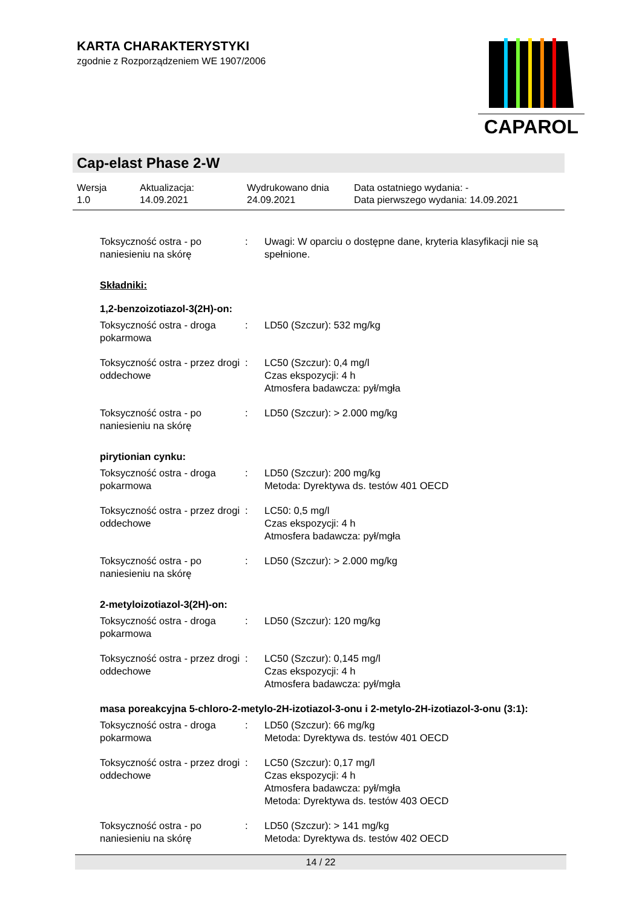KARTA CHARAKTERYSTYKI
zgodnie z Rozporządzeniem WE 1907/2006
CAPAROL
Cap-elast Phase 2-W
Wersja
1.0
Aktualizacja:
14.09.2021
Wydrukowano dnia
24.09.2021
Data ostatniego wydania: -
Data pierwszego wydania: 14.09.2021
Toksyczność ostra - po naniesieniu na skórę
: Uwagi: W oparciu o dostępne dane, kryteria klasyfikacji nie są spełnione.
Składniki:
1,2-benzoizotiazol-3(2H)-on:
Toksyczność ostra - droga pokarmowa
: LD50 (Szczur): 532 mg/kg
Toksyczność ostra - przez drogi oddechowe
: LC50 (Szczur): 0,4 mg/l
Czas ekspozycji: 4 h
Atmosfera badawcza: pył/mgła
Toksyczność ostra - po naniesieniu na skórę
: LD50 (Szczur): > 2.000 mg/kg
pirytionian cynku:
Toksyczność ostra - droga pokarmowa
: LD50 (Szczur): 200 mg/kg
Metoda: Dyrektywa ds. testów 401 OECD
Toksyczność ostra - przez drogi oddechowe
: LC50: 0,5 mg/l
Czas ekspozycji: 4 h
Atmosfera badawcza: pył/mgła
Toksyczność ostra - po naniesieniu na skórę
: LD50 (Szczur): > 2.000 mg/kg
2-metyloizotiazol-3(2H)-on:
Toksyczność ostra - droga pokarmowa
: LD50 (Szczur): 120 mg/kg
Toksyczność ostra - przez drogi oddechowe
: LC50 (Szczur): 0,145 mg/l
Czas ekspozycji: 4 h
Atmosfera badawcza: pył/mgła
masa poreakcyjna 5-chloro-2-metylo-2H-izotiazol-3-onu i 2-metylo-2H-izotiazol-3-onu (3:1):
Toksyczność ostra - droga pokarmowa
: LD50 (Szczur): 66 mg/kg
Metoda: Dyrektywa ds. testów 401 OECD
Toksyczność ostra - przez drogi oddechowe
: LC50 (Szczur): 0,17 mg/l
Czas ekspozycji: 4 h
Atmosfera badawcza: pył/mgła
Metoda: Dyrektywa ds. testów 403 OECD
Toksyczność ostra - po naniesieniu na skórę
: LD50 (Szczur): > 141 mg/kg
Metoda: Dyrektywa ds. testów 402 OECD
14 / 22